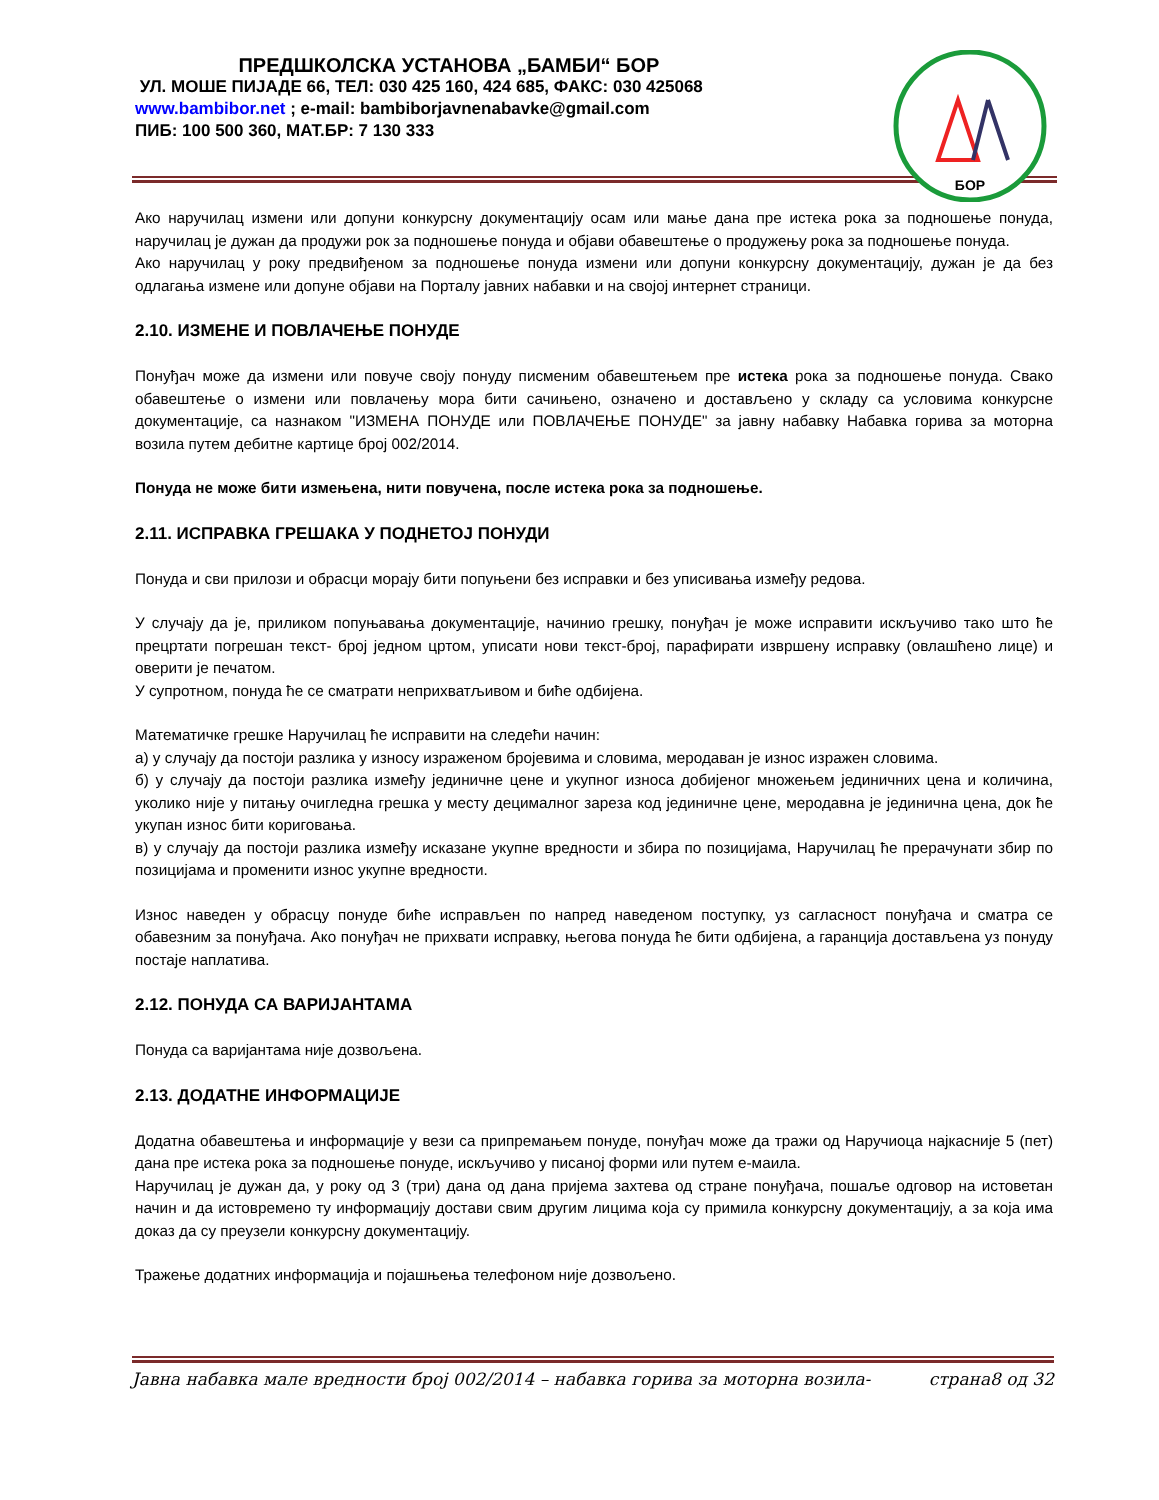ПРЕДШКОЛСКА УСТАНОВА „БАМБИ“ БОР
УЛ. МОШЕ ПИЈАДЕ 66, ТЕЛ: 030 425 160, 424 685, ФАКС: 030 425068
www.bambibor.net ; e-mail: bambiborjavnenabavke@gmail.com
ПИБ: 100 500 360, МАТ.БР: 7 130 333
БОР
Ако наручилац измени или допуни конкурсну документацију осам или мање дана пре истека рока за подношење понуда, наручилац је дужан да продужи рок за подношење понуда и објави обавештење о продужењу рока за подношење понуда.
Ако наручилац у року предвиђеном за подношење понуда измени или допуни конкурсну документацију, дужан је да без одлагања измене или допуне објави на Порталу јавних набавки и на својој интернет страници.
2.10. ИЗМЕНЕ И ПОВЛАЧЕЊЕ ПОНУДЕ
Понуђач може да измени или повуче своју понуду писменим обавештењем пре истека рока за подношење понуда. Свако обавештење о измени или повлачењу мора бити сачињено, означено и достављено у складу са условима конкурсне документације, са назнаком "ИЗМЕНА ПОНУДЕ или ПОВЛАЧЕЊЕ ПОНУДЕ" за јавну набавку Набавка горива за моторна возила путем дебитне картице број 002/2014.
Понуда не може бити измењена, нити повучена, после истека рока за подношење.
2.11. ИСПРАВКА ГРЕШАКА У ПОДНЕТОЈ ПОНУДИ
Понуда и сви прилози и обрасци морају бити попуњени без исправки и без уписивања између редова.
У случају да је, приликом попуњавања документације, начинио грешку, понуђач је може исправити искључиво тако што ће прецртати погрешан текст- број једном цртом, уписати нови текст-број, парафирати извршену исправку (овлашћено лице) и оверити је печатом.
У супротном, понуда ће се сматрати неприхватљивом и биће одбијена.
Математичке грешке Наручилац ће исправити на следећи начин:
а) у случају да постоји разлика у износу израженом бројевима и словима, меродаван је износ изражен словима.
б) у случају да постоји разлика између јединичне цене и укупног износа добијеног множењем јединичних цена и количина, уколико није у питању очигледна грешка у месту децималног зареза код јединичне цене, меродавна је јединична цена, док ће укупан износ бити кориговања.
в) у случају да постоји разлика између исказане укупне вредности и збира по позицијама, Наручилац ће прерачунати збир по позицијама и променити износ укупне вредности.
Износ наведен у обрасцу понуде биће исправљен по напред наведеном поступку, уз сагласност понуђача и сматра се обавезним за понуђача. Ако понуђач не прихвати исправку, његова понуда ће бити одбијена, а гаранција достављена уз понуду постаје наплатива.
2.12. ПОНУДА СА ВАРИЈАНТАМА
Понуда са варијантама није дозвољена.
2.13. ДОДАТНЕ ИНФОРМАЦИЈЕ
Додатна обавештења и информације у вези са припремањем понуде, понуђач може да тражи од Наручиоца најкасније 5 (пет) дана пре истека рока за подношење понуде, искључиво у писаној форми или путем е-маила.
Наручилац је дужан да, у року од 3 (три) дана од дана пријема захтева од стране понуђача, пошаље одговор на истоветан начин и да истовремено ту информацију достави свим другим лицима која су примила конкурсну документацију, а за која има доказ да су преузели конкурсну документацију.
Тражење додатних информација и појашњења телефоном није дозвољено.
Јавна набавка мале вредности број 002/2014 – набавка горива за моторна возила- страна8 од 32